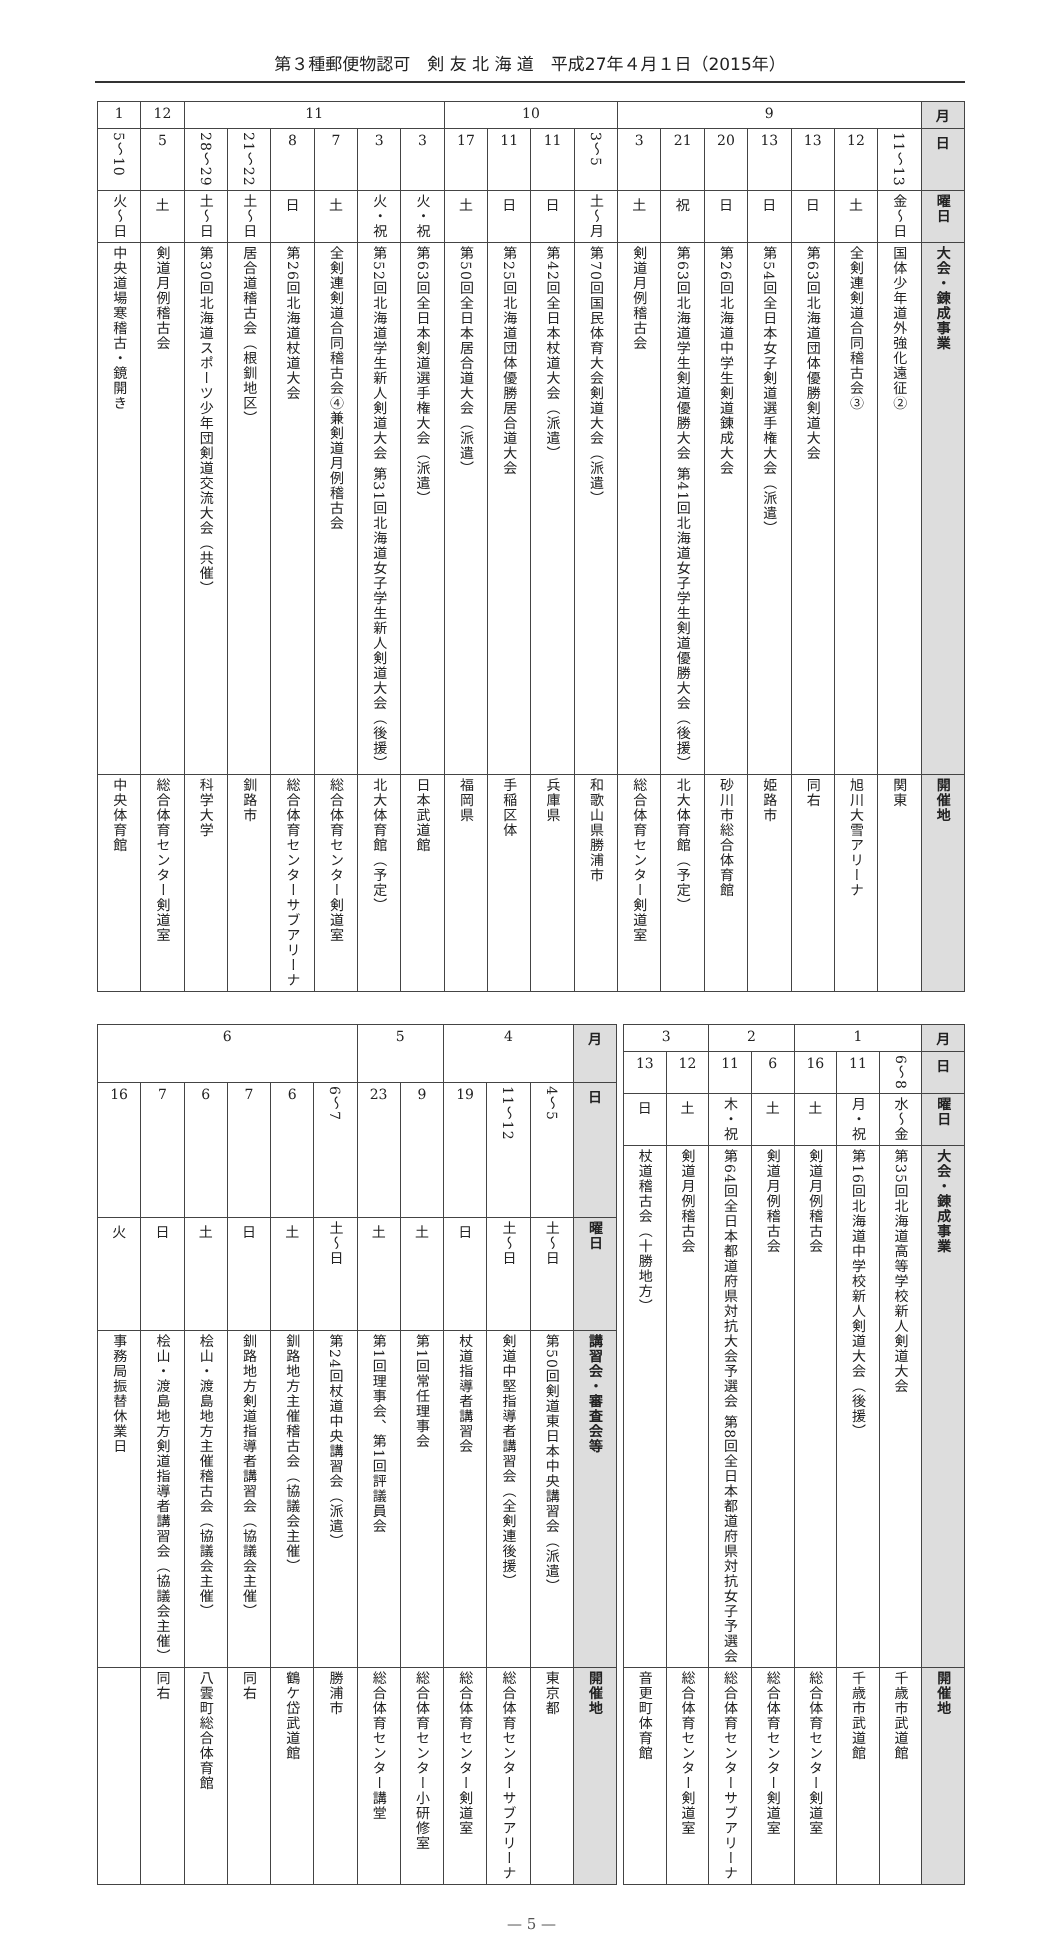第３種郵便物認可　剣 友 北 海 道　平成27年４月１日（2015年）
| 1 | 12 | 11 | | | | | | 10 | | | | 9 | | | | | | | 月 |
| 5〜10 | 5 | 28〜29 | 21〜22 | 8 | 7 | 3 | 3 | 17 | 11 | 11 | 3〜5 | 3 | 21 | 20 | 13 | 13 | 12 | 11〜13 | 日 |
| 火〜日 | 土 | 土〜日 | 土〜日 | 日 | 土 | 火・祝 | 火・祝 | 土 | 日 | 日 | 土〜月 | 土 | 祝 | 日 | 日 | 日 | 土 | 金〜日 | 曜日 |
| 中央道場寒稽古・鏡開き | 剣道月例稽古会 | 第30回北海道スポーツ少年団剣道交流大会（共催） | 居合道稽古会（根釧地区） | 第26回北海道杖道大会 | 全剣連剣道合同稽古会④兼剣道月例稽古会 | 第52回北海道学生新人剣道大会 第31回北海道女子学生新人剣道大会（後援） | 第63回全日本剣道選手権大会（派遣） | 第50回全日本居合道大会（派遣） | 第25回北海道団体優勝居合道大会 | 第42回全日本杖道大会（派遣） | 第70回国民体育大会剣道大会（派遣） | 剣道月例稽古会 | 第63回北海道学生剣道優勝大会 第41回北海道女子学生剣道優勝大会（後援） | 第26回北海道中学生剣道錬成大会 | 第54回全日本女子剣道選手権大会（派遣） | 第63回北海道団体優勝剣道大会 | 全剣連剣道合同稽古会③ | 国体少年道外強化遠征② | 大会・錬成事業 |
| 中央体育館 | 総合体育センター剣道室 | 科学大学 | 釧路市 | 総合体育センターサブアリーナ | 総合体育センター剣道室 | 北大体育館（予定） | 日本武道館 | 福岡県 | 手稲区体 | 兵庫県 | 和歌山県勝浦市 | 総合体育センター剣道室 | 北大体育館（予定） | 砂川市総合体育館 | 姫路市 | 同右 | 旭川大雪アリーナ | 関東 | 開催地 |
| 6 | | | | | | 5 | | 4 | | | 月 |
| 16 | 7 | 6 | 7 | 6 | 6〜7 | 23 | 9 | 19 | 11〜12 | 4〜5 | 日 |
| 火 | 日 | 土 | 日 | 土 | 土〜日 | 土 | 土 | 日 | 土〜日 | 土〜日 | 曜日 |
| 事務局振替休業日 | 桧山・渡島地方剣道指導者講習会（協議会主催） | 桧山・渡島地方主催稽古会（協議会主催） | 釧路地方剣道指導者講習会（協議会主催） | 釧路地方主催稽古会（協議会主催） | 第24回杖道中央講習会（派遣） | 第1回理事会、第1回評議員会 | 第1回常任理事会 | 杖道指導者講習会 | 剣道中堅指導者講習会（全剣連後援） | 第50回剣道東日本中央講習会（派遣） | 講習会・審査会等 |
| | 同右 | 八雲町総合体育館 | 同右 | 鶴ケ岱武道館 | 勝浦市 | 総合体育センター講堂 | 総合体育センター小研修室 | 総合体育センター剣道室 | 総合体育センターサブアリーナ | 東京都 | 開催地 |
| 3 | | 2 | | 1 | | | 月 |
| 13 | 12 | 11 | 6 | 16 | 11 | 6〜8 | 日 |
| 日 | 土 | 木・祝 | 土 | 土 | 月・祝 | 水〜金 | 曜日 |
| 杖道稽古会（十勝地方） | 剣道月例稽古会 | 第64回全日本都道府県対抗大会予選会 第8回全日本都道府県対抗女子予選会 | 剣道月例稽古会 | 剣道月例稽古会 | 第16回北海道中学校新人剣道大会（後援） | 第35回北海道高等学校新人剣道大会 | 大会・錬成事業 |
| 音更町体育館 | 総合体育センター剣道室 | 総合体育センターサブアリーナ | 総合体育センター剣道室 | 総合体育センター剣道室 | 千歳市武道館 | 千歳市武道館 | 開催地 |
— 5 —